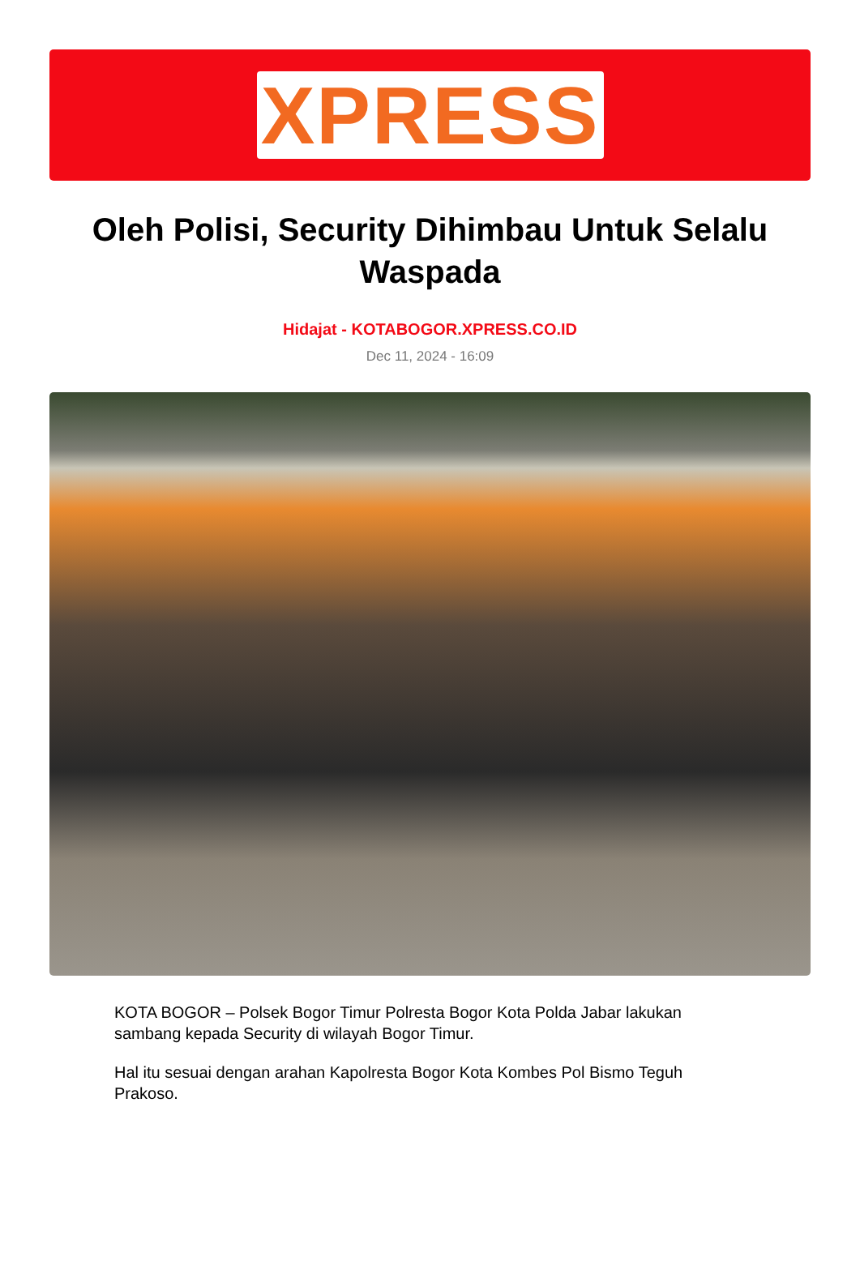XPRESS
Oleh Polisi, Security Dihimbau Untuk Selalu Waspada
Hidajat - KOTABOGOR.XPRESS.CO.ID
Dec 11, 2024 - 16:09
KOTA BOGOR – Polsek Bogor Timur Polresta Bogor Kota Polda Jabar lakukan sambang kepada Security di wilayah Bogor Timur.
Hal itu sesuai dengan arahan Kapolresta Bogor Kota Kombes Pol Bismo Teguh Prakoso.